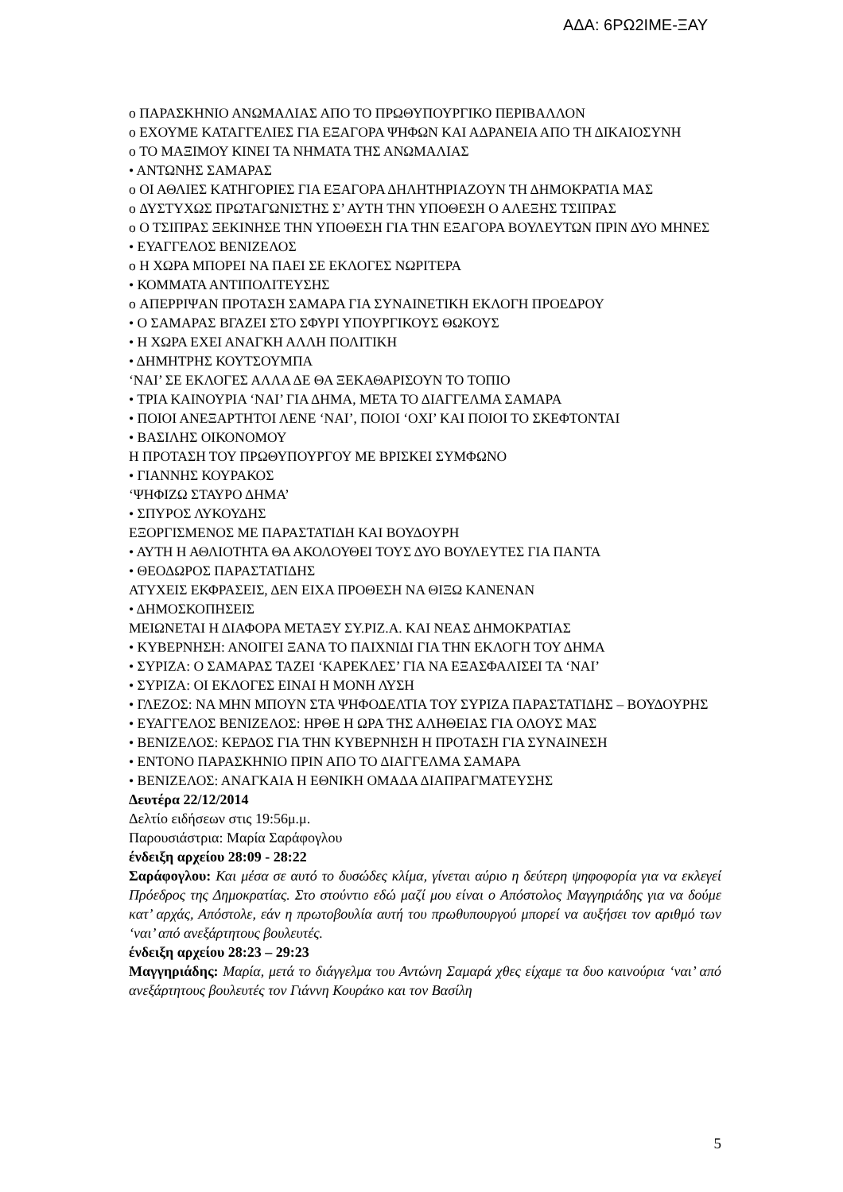ΑΔΑ: 6ΡΩ2ΙΜΕ-ΞΑΥ
o ΠΑΡΑΣΚΗΝΙΟ ΑΝΩΜΑΛΙΑΣ ΑΠΟ ΤΟ ΠΡΩΘΥΠΟΥΡΓΙΚΟ ΠΕΡΙΒΑΛΛΟΝ
o ΕΧΟΥΜΕ ΚΑΤΑΓΓΕΛΙΕΣ ΓΙΑ ΕΞΑΓΟΡΑ ΨΗΦΩΝ ΚΑΙ ΑΔΡΑΝΕΙΑ ΑΠΟ ΤΗ ΔΙΚΑΙΟΣΥΝΗ
o ΤΟ ΜΑΞΙΜΟΥ ΚΙΝΕΙ ΤΑ ΝΗΜΑΤΑ ΤΗΣ ΑΝΩΜΑΛΙΑΣ
• ΑΝΤΩΝΗΣ ΣΑΜΑΡΑΣ
o ΟΙ ΑΘΛΙΕΣ ΚΑΤΗΓΟΡΙΕΣ ΓΙΑ ΕΞΑΓΟΡΑ ΔΗΛΗΤΗΡΙΑΖΟΥΝ ΤΗ ΔΗΜΟΚΡΑΤΙΑ ΜΑΣ
o ΔΥΣΤΥΧΩΣ ΠΡΩΤΑΓΩΝΙΣΤΗΣ Σ’ ΑΥΤΗ ΤΗΝ ΥΠΟΘΕΣΗ Ο ΑΛΕΞΗΣ ΤΣΙΠΡΑΣ
o Ο ΤΣΙΠΡΑΣ ΞΕΚΙΝΗΣΕ ΤΗΝ ΥΠΟΘΕΣΗ ΓΙΑ ΤΗΝ ΕΞΑΓΟΡΑ ΒΟΥΛΕΥΤΩΝ ΠΡΙΝ ΔΥΟ ΜΗΝΕΣ
• ΕΥΑΓΓΕΛΟΣ ΒΕΝΙΖΕΛΟΣ
o Η ΧΩΡΑ ΜΠΟΡΕΙ ΝΑ ΠΑΕΙ ΣΕ ΕΚΛΟΓΕΣ ΝΩΡΙΤΕΡΑ
• ΚΟΜΜΑΤΑ ΑΝΤΙΠΟΛΙΤΕΥΣΗΣ
o ΑΠΕΡΡΙΨΑΝ ΠΡΟΤΑΣΗ ΣΑΜΑΡΑ ΓΙΑ ΣΥΝΑΙΝΕΤΙΚΗ ΕΚΛΟΓΗ ΠΡΟΕΔΡΟΥ
• Ο ΣΑΜΑΡΑΣ ΒΓΑΖΕΙ ΣΤΟ ΣΦΥΡΙ ΥΠΟΥΡΓΙΚΟΥΣ ΘΩΚΟΥΣ
• Η ΧΩΡΑ ΕΧΕΙ ΑΝΑΓΚΗ ΑΛΛΗ ΠΟΛΙΤΙΚΗ
• ΔΗΜΗΤΡΗΣ ΚΟΥΤΣΟΥΜΠΑ
‘ΝΑΙ’ ΣΕ ΕΚΛΟΓΕΣ ΑΛΛΑ ΔΕ ΘΑ ΞΕΚΑΘΑΡΙΣΟΥΝ ΤΟ ΤΟΠΙΟ
• ΤΡΙΑ ΚΑΙΝΟΥΡΙΑ ‘ΝΑΙ’ ΓΙΑ ΔΗΜΑ, ΜΕΤΑ ΤΟ ΔΙΑΓΓΕΛΜΑ ΣΑΜΑΡΑ
• ΠΟΙΟΙ ΑΝΕΞΑΡΤΗΤΟΙ ΛΕΝΕ ‘ΝΑΙ’, ΠΟΙΟΙ ‘ΟΧΙ’ ΚΑΙ ΠΟΙΟΙ ΤΟ ΣΚΕΦΤΟΝΤΑΙ
• ΒΑΣΙΛΗΣ ΟΙΚΟΝΟΜΟΥ
Η ΠΡΟΤΑΣΗ ΤΟΥ ΠΡΩΘΥΠΟΥΡΓΟΥ ΜΕ ΒΡΙΣΚΕΙ ΣΥΜΦΩΝΟ
• ΓΙΑΝΝΗΣ ΚΟΥΡΑΚΟΣ
‘ΨΗΦΙΖΩ ΣΤΑΥΡΟ ΔΗΜΑ’
• ΣΠΥΡΟΣ ΛΥΚΟΥΔΗΣ
ΕΞΟΡΓΙΣΜΕΝΟΣ ΜΕ ΠΑΡΑΣΤΑΤΙΔΗ ΚΑΙ ΒΟΥΔΟΥΡΗ
• ΑΥΤΗ Η ΑΘΛΙΟΤΗΤΑ ΘΑ ΑΚΟΛΟΥΘΕΙ ΤΟΥΣ ΔΥΟ ΒΟΥΛΕΥΤΕΣ ΓΙΑ ΠΑΝΤΑ
• ΘΕΟΔΩΡΟΣ ΠΑΡΑΣΤΑΤΙΔΗΣ
ΑΤΥΧΕΙΣ ΕΚΦΡΑΣΕΙΣ, ΔΕΝ ΕΙΧΑ ΠΡΟΘΕΣΗ ΝΑ ΘΙΞΩ ΚΑΝΕΝΑΝ
• ΔΗΜΟΣΚΟΠΗΣΕΙΣ
ΜΕΙΩΝΕΤΑΙ Η ΔΙΑΦΟΡΑ ΜΕΤΑΞΥ ΣΥ.ΡΙΖ.Α. ΚΑΙ ΝΕΑΣ ΔΗΜΟΚΡΑΤΙΑΣ
• ΚΥΒΕΡΝΗΣΗ: ΑΝΟΙΓΕΙ ΞΑΝΑ ΤΟ ΠΑΙΧΝΙΔΙ ΓΙΑ ΤΗΝ ΕΚΛΟΓΗ ΤΟΥ ΔΗΜΑ
• ΣΥΡΙΖΑ: Ο ΣΑΜΑΡΑΣ ΤΑΖΕΙ ‘ΚΑΡΕΚΛΕΣ’ ΓΙΑ ΝΑ ΕΞΑΣΦΑΛΙΣΕΙ ΤΑ ‘ΝΑΙ’
• ΣΥΡΙΖΑ: ΟΙ ΕΚΛΟΓΕΣ ΕΙΝΑΙ Η ΜΟΝΗ ΛΥΣΗ
• ΓΛΕΖΟΣ: ΝΑ ΜΗΝ ΜΠΟΥΝ ΣΤΑ ΨΗΦΟΔΕΛΤΙΑ ΤΟΥ ΣΥΡΙΖΑ ΠΑΡΑΣΤΑΤΙΔΗΣ – ΒΟΥΔΟΥΡΗΣ
• ΕΥΑΓΓΕΛΟΣ ΒΕΝΙΖΕΛΟΣ: ΗΡΘΕ Η ΩΡΑ ΤΗΣ ΑΛΗΘΕΙΑΣ ΓΙΑ ΟΛΟΥΣ ΜΑΣ
• ΒΕΝΙΖΕΛΟΣ: ΚΕΡΔΟΣ ΓΙΑ ΤΗΝ ΚΥΒΕΡΝΗΣΗ Η ΠΡΟΤΑΣΗ ΓΙΑ ΣΥΝΑΙΝΕΣΗ
• ΕΝΤΟΝΟ ΠΑΡΑΣΚΗΝΙΟ ΠΡΙΝ ΑΠΟ ΤΟ ΔΙΑΓΓΕΛΜΑ ΣΑΜΑΡΑ
• ΒΕΝΙΖΕΛΟΣ: ΑΝΑΓΚΑΙΑ Η ΕΘΝΙΚΗ ΟΜΑΔΑ ΔΙΑΠΡΑΓΜΑΤΕΥΣΗΣ
Δευτέρα 22/12/2014
Δελτίο ειδήσεων στις 19:56μ.μ.
Παρουσιάστρια: Μαρία Σαράφογλου
ένδειξη αρχείου 28:09 - 28:22
Σαράφογλου: Και μέσα σε αυτό το δυσώδες κλίμα, γίνεται αύριο η δεύτερη ψηφοφορία για να εκλεγεί Πρόεδρος της Δημοκρατίας. Στο στούντιο εδώ μαζί μου είναι ο Απόστολος Μαγγηριάδης για να δούμε κατ’ αρχάς, Απόστολε, εάν η πρωτοβουλία αυτή του πρωθυπουργού μπορεί να αυξήσει τον αριθμό των ‘ναι’ από ανεξάρτητους βουλευτές.
ένδειξη αρχείου 28:23 – 29:23
Μαγγηριάδης: Μαρία, μετά το διάγγελμα του Αντώνη Σαμαρά χθες είχαμε τα δυο καινούρια ‘ναι’ από ανεξάρτητους βουλευτές τον Γιάννη Κουράκο και τον Βασίλη
5